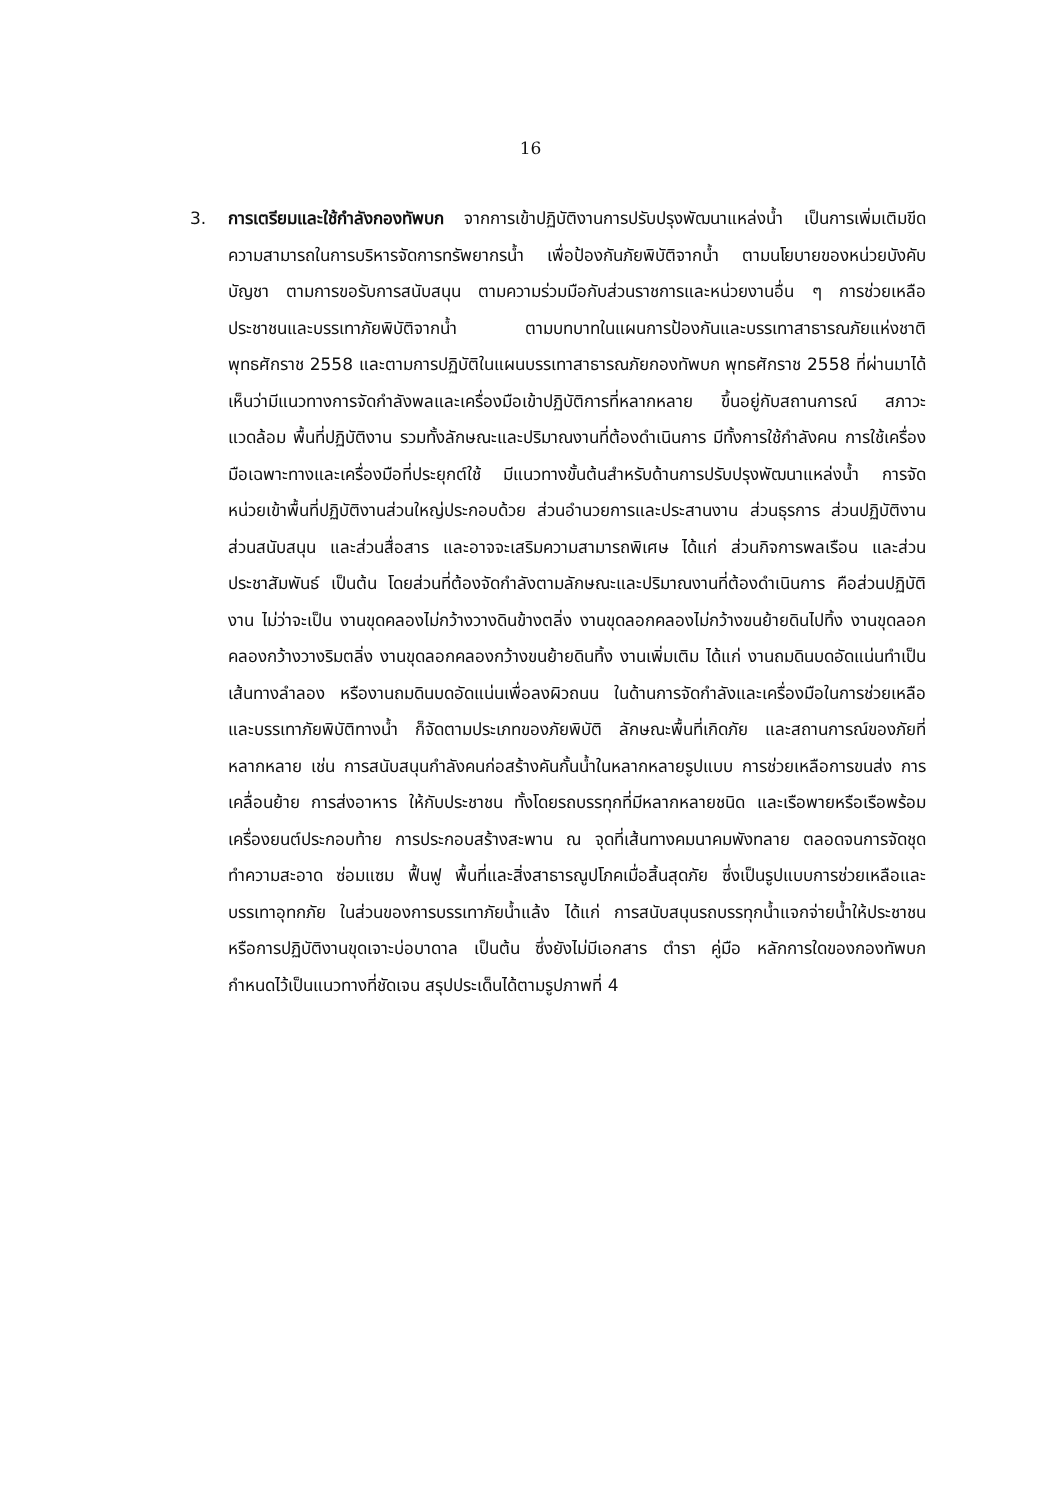16
3. การเตรียมและใช้กำลังกองทัพบก จากการเข้าปฏิบัติงานการปรับปรุงพัฒนาแหล่งน้ำ เป็นการเพิ่มเติมขีดความสามารถในการบริหารจัดการทรัพยากรน้ำ เพื่อป้องกันภัยพิบัติจากน้ำ ตามนโยบายของหน่วยบังคับบัญชา ตามการขอรับการสนับสนุน ตามความร่วมมือกับส่วนราชการและหน่วยงานอื่น ๆ การช่วยเหลือประชาชนและบรรเทาภัยพิบัติจากน้ำ ตามบทบาทในแผนการป้องกันและบรรเทาสาธารณภัยแห่งชาติ พุทธศักราช 2558 และตามการปฏิบัติในแผนบรรเทาสาธารณภัยกองทัพบก พุทธศักราช 2558 ที่ผ่านมาได้เห็นว่ามีแนวทางการจัดกำลังพลและเครื่องมือเข้าปฏิบัติการที่หลากหลาย ขึ้นอยู่กับสถานการณ์ สภาวะแวดล้อม พื้นที่ปฏิบัติงาน รวมทั้งลักษณะและปริมาณงานที่ต้องดำเนินการ มีทั้งการใช้กำลังคน การใช้เครื่องมือเฉพาะทางและเครื่องมือที่ประยุกต์ใช้ มีแนวทางขั้นต้นสำหรับด้านการปรับปรุงพัฒนาแหล่งน้ำ การจัดหน่วยเข้าพื้นที่ปฏิบัติงานส่วนใหญ่ประกอบด้วย ส่วนอำนวยการและประสานงาน ส่วนธุรการ ส่วนปฏิบัติงาน ส่วนสนับสนุน และส่วนสื่อสาร และอาจจะเสริมความสามารถพิเศษ ได้แก่ ส่วนกิจการพลเรือน และส่วนประชาสัมพันธ์ เป็นต้น โดยส่วนที่ต้องจัดกำลังตามลักษณะและปริมาณงานที่ต้องดำเนินการ คือส่วนปฏิบัติงาน ไม่ว่าจะเป็น งานขุดคลองไม่กว้างวางดินข้างตลิ่ง งานขุดลอกคลองไม่กว้างขนย้ายดินไปทิ้ง งานขุดลอกคลองกว้างวางริมตลิ่ง งานขุดลอกคลองกว้างขนย้ายดินทิ้ง งานเพิ่มเติม ได้แก่ งานถมดินบดอัดแน่นทำเป็นเส้นทางลำลอง หรืองานถมดินบดอัดแน่นเพื่อลงผิวถนน ในด้านการจัดกำลังและเครื่องมือในการช่วยเหลือและบรรเทาภัยพิบัติทางน้ำ ก็จัดตามประเภทของภัยพิบัติ ลักษณะพื้นที่เกิดภัย และสถานการณ์ของภัยที่หลากหลาย เช่น การสนับสนุนกำลังคนก่อสร้างคันกั้นน้ำในหลากหลายรูปแบบ การช่วยเหลือการขนส่ง การเคลื่อนย้าย การส่งอาหาร ให้กับประชาชน ทั้งโดยรถบรรทุกที่มีหลากหลายชนิด และเรือพายหรือเรือพร้อมเครื่องยนต์ประกอบท้าย การประกอบสร้างสะพาน ณ จุดที่เส้นทางคมนาคมพังทลาย ตลอดจนการจัดชุดทำความสะอาด ซ่อมแซม ฟื้นฟู พื้นที่และสิ่งสาธารณูปโภคเมื่อสิ้นสุดภัย ซึ่งเป็นรูปแบบการช่วยเหลือและบรรเทาอุทกภัย ในส่วนของการบรรเทาภัยน้ำแล้ง ได้แก่ การสนับสนุนรถบรรทุกน้ำแจกจ่ายน้ำให้ประชาชน หรือการปฏิบัติงานขุดเจาะบ่อบาดาล เป็นต้น ซึ่งยังไม่มีเอกสาร ตำรา คู่มือ หลักการใดของกองทัพบก กำหนดไว้เป็นแนวทางที่ชัดเจน สรุปประเด็นได้ตามรูปภาพที่ 4